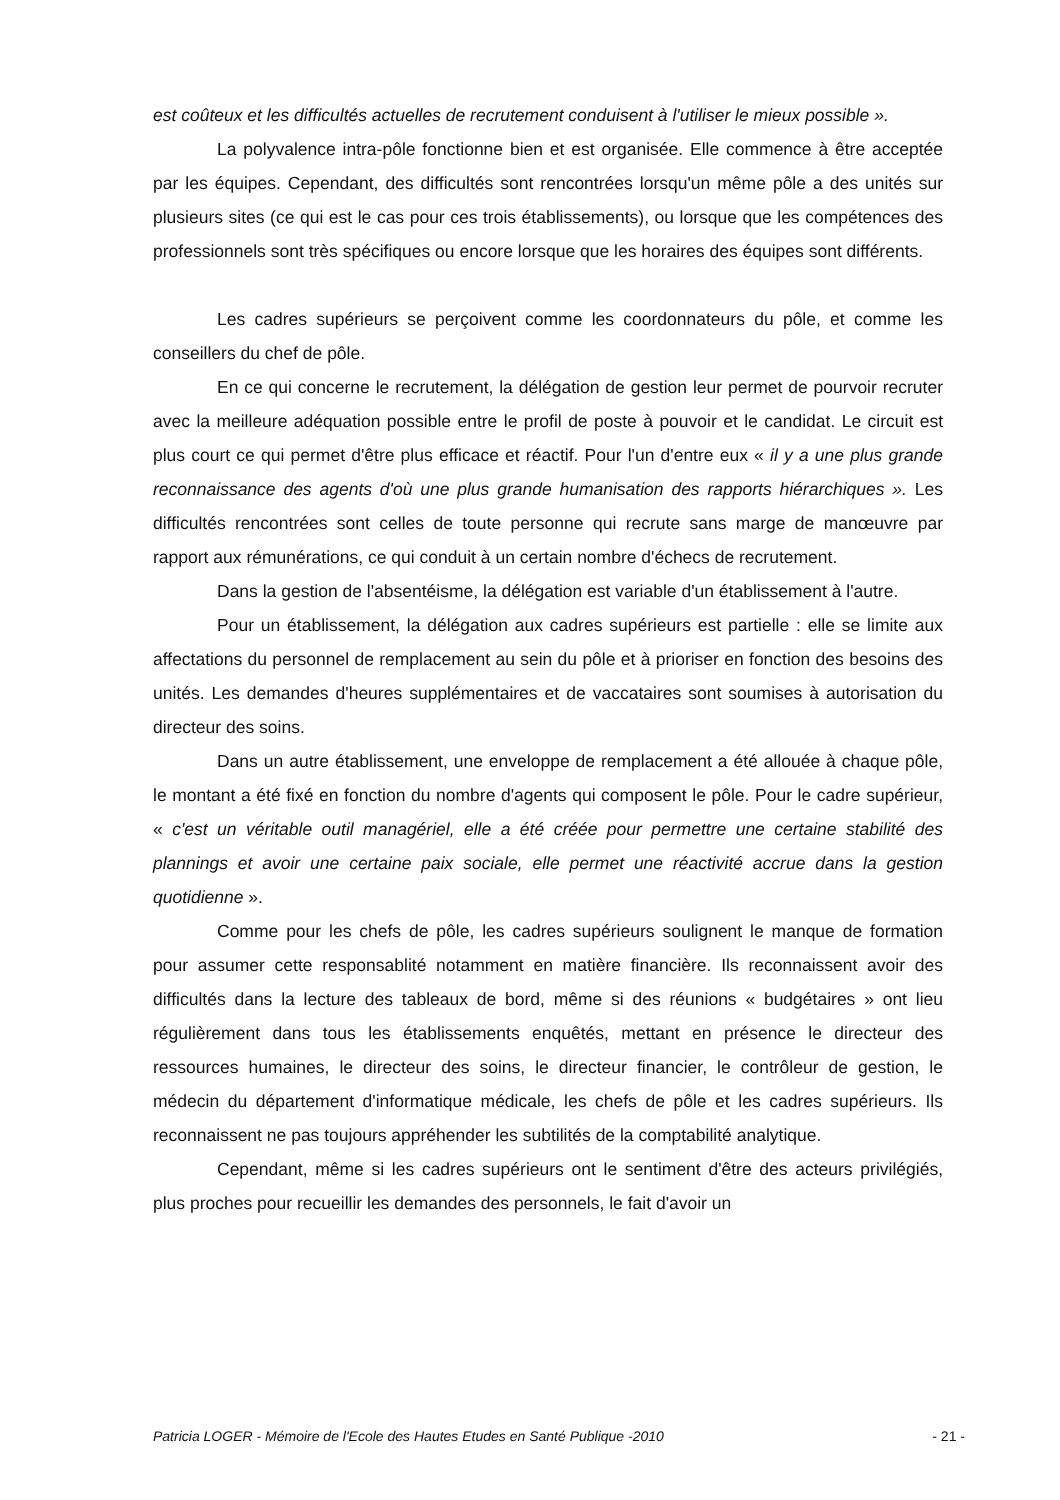est coûteux et les difficultés actuelles de recrutement conduisent à l'utiliser le mieux possible ».
La polyvalence intra-pôle fonctionne bien et est organisée. Elle commence à être acceptée par les équipes. Cependant, des difficultés sont rencontrées lorsqu'un même pôle a des unités sur plusieurs sites (ce qui est le cas pour ces trois établissements), ou lorsque que les compétences des professionnels sont très spécifiques ou encore lorsque que les horaires des équipes sont différents.
Les cadres supérieurs se perçoivent comme les coordonnateurs du pôle, et comme les conseillers du chef de pôle.
En ce qui concerne le recrutement, la délégation de gestion leur permet de pourvoir recruter avec la meilleure adéquation possible entre le profil de poste à pouvoir et le candidat. Le circuit est plus court ce qui permet d'être plus efficace et réactif. Pour l'un d'entre eux « il y a une plus grande reconnaissance des agents d'où une plus grande humanisation des rapports hiérarchiques ». Les difficultés rencontrées sont celles de toute personne qui recrute sans marge de manœuvre par rapport aux rémunérations, ce qui conduit à un certain nombre d'échecs de recrutement.
Dans la gestion de l'absentéisme, la délégation est variable d'un établissement à l'autre.
Pour un établissement, la délégation aux cadres supérieurs est partielle : elle se limite aux affectations du personnel de remplacement au sein du pôle et à prioriser en fonction des besoins des unités. Les demandes d'heures supplémentaires et de vaccataires sont soumises à autorisation du directeur des soins.
Dans un autre établissement, une enveloppe de remplacement a été allouée à chaque pôle, le montant a été fixé en fonction du nombre d'agents qui composent le pôle. Pour le cadre supérieur, « c'est un véritable outil managériel, elle a été créée pour permettre une certaine stabilité des plannings et avoir une certaine paix sociale, elle permet une réactivité accrue dans la gestion quotidienne ».
Comme pour les chefs de pôle, les cadres supérieurs soulignent le manque de formation pour assumer cette responsablité notamment en matière financière. Ils reconnaissent avoir des difficultés dans la lecture des tableaux de bord, même si des réunions « budgétaires » ont lieu régulièrement dans tous les établissements enquêtés, mettant en présence le directeur des ressources humaines, le directeur des soins, le directeur financier, le contrôleur de gestion, le médecin du département d'informatique médicale, les chefs de pôle et les cadres supérieurs. Ils reconnaissent ne pas toujours appréhender les subtilités de la comptabilité analytique.
Cependant, même si les cadres supérieurs ont le sentiment d'être des acteurs privilégiés, plus proches pour recueillir les demandes des personnels, le fait d'avoir un
Patricia LOGER - Mémoire de l'Ecole des Hautes Etudes en Santé Publique -2010 - 21 -